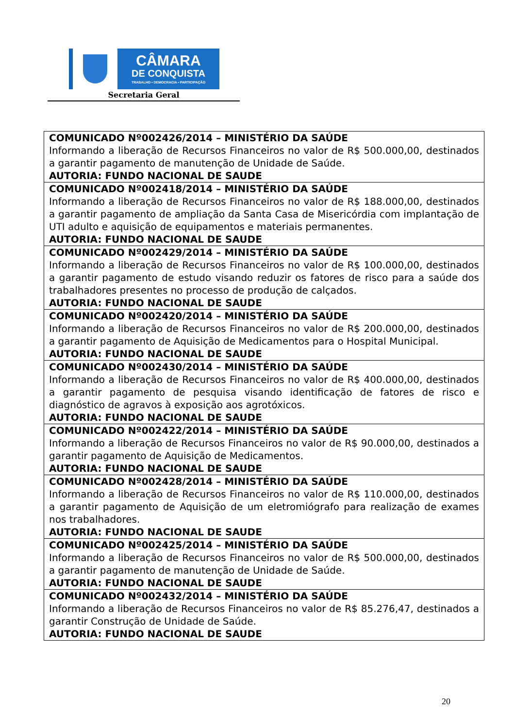CÂMARA
DE CONQUISTA
TRABALHO • DEMOCRACIA • PARTICIPAÇÃO
Secretaria Geral
| COMUNICADO Nº002426/2014 – MINISTÉRIO DA SAÚDE Informando a liberação de Recursos Financeiros no valor de R$ 500.000,00, destinados a garantir pagamento de manutenção de Unidade de Saúde. AUTORIA: FUNDO NACIONAL DE SAUDE |
| COMUNICADO Nº002418/2014 – MINISTÉRIO DA SAÚDE Informando a liberação de Recursos Financeiros no valor de R$ 188.000,00, destinados a garantir pagamento de ampliação da Santa Casa de Misericórdia com implantação de UTI adulto e aquisição de equipamentos e materiais permanentes. AUTORIA: FUNDO NACIONAL DE SAUDE |
| COMUNICADO Nº002429/2014 – MINISTÉRIO DA SAÚDE Informando a liberação de Recursos Financeiros no valor de R$ 100.000,00, destinados a garantir pagamento de estudo visando reduzir os fatores de risco para a saúde dos trabalhadores presentes no processo de produção de calçados. AUTORIA: FUNDO NACIONAL DE SAUDE |
| COMUNICADO Nº002420/2014 – MINISTÉRIO DA SAÚDE Informando a liberação de Recursos Financeiros no valor de R$ 200.000,00, destinados a garantir pagamento de Aquisição de Medicamentos para o Hospital Municipal. AUTORIA: FUNDO NACIONAL DE SAUDE |
| COMUNICADO Nº002430/2014 – MINISTÉRIO DA SAÚDE Informando a liberação de Recursos Financeiros no valor de R$ 400.000,00, destinados a garantir pagamento de pesquisa visando identificação de fatores de risco e diagnóstico de agravos à exposição aos agrotóxicos. AUTORIA: FUNDO NACIONAL DE SAUDE |
| COMUNICADO Nº002422/2014 – MINISTÉRIO DA SAÚDE Informando a liberação de Recursos Financeiros no valor de R$ 90.000,00, destinados a garantir pagamento de Aquisição de Medicamentos. AUTORIA: FUNDO NACIONAL DE SAUDE |
| COMUNICADO Nº002428/2014 – MINISTÉRIO DA SAÚDE Informando a liberação de Recursos Financeiros no valor de R$ 110.000,00, destinados a garantir pagamento de Aquisição de um eletromiógrafo para realização de exames nos trabalhadores. AUTORIA: FUNDO NACIONAL DE SAUDE |
| COMUNICADO Nº002425/2014 – MINISTÉRIO DA SAÚDE Informando a liberação de Recursos Financeiros no valor de R$ 500.000,00, destinados a garantir pagamento de manutenção de Unidade de Saúde. AUTORIA: FUNDO NACIONAL DE SAUDE |
| COMUNICADO Nº002432/2014 – MINISTÉRIO DA SAÚDE Informando a liberação de Recursos Financeiros no valor de R$ 85.276,47, destinados a garantir Construção de Unidade de Saúde. AUTORIA: FUNDO NACIONAL DE SAUDE |
20